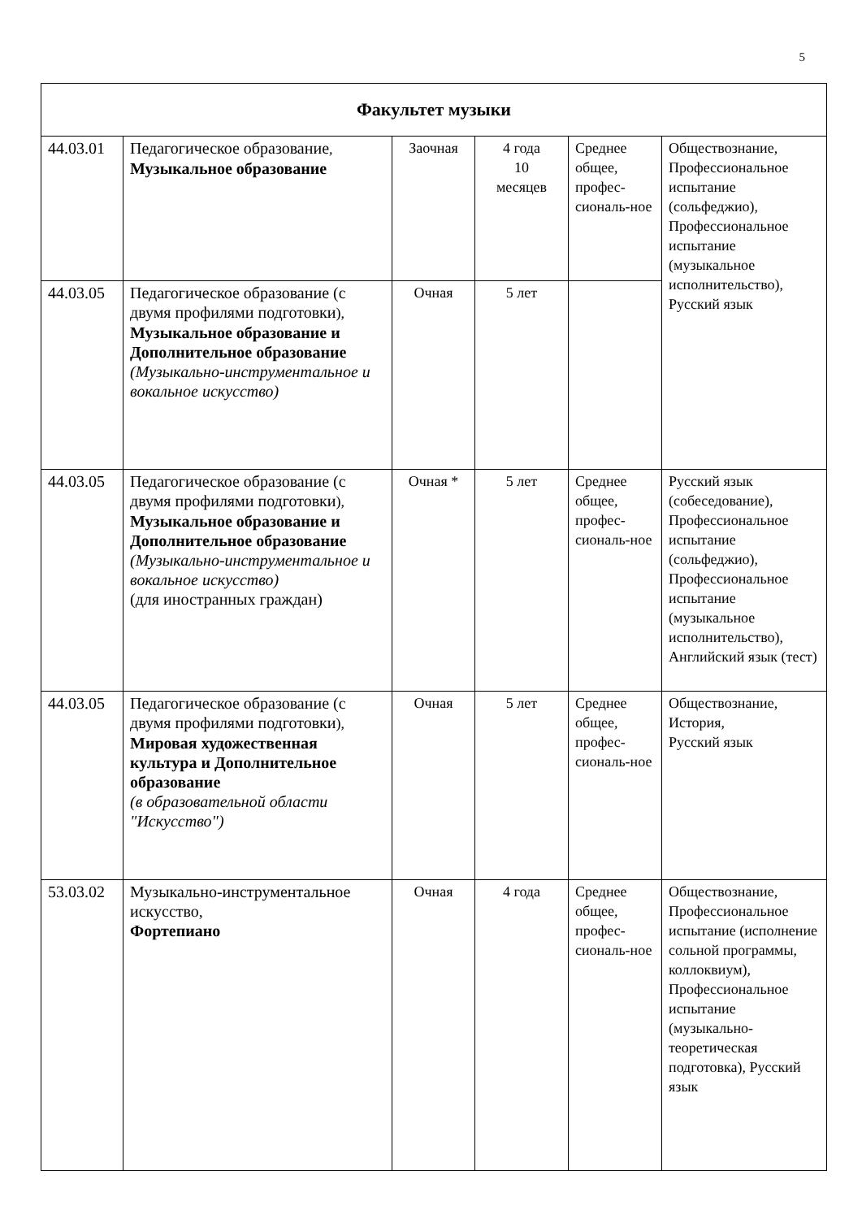5
| Факультет музыки | | | | | |
| --- | --- | --- | --- | --- | --- |
| 44.03.01 | Педагогическое образование , Музыкальное образование | Заочная | 4 года 10 месяцев | Среднее общее, профес-сиональ-ное | Обществознание, Профессиональное испытание (сольфеджио), Профессиональное испытание (музыкальное исполнительство), Русский язык |
| 44.03.05 | Педагогическое образование (с двумя профилями подготовки ), Музыкальное образование и Дополнительное образование (Музыкально-инструментальное и вокальное искусство) | Очная | 5 лет | | |
| 44.03.05 | Педагогическое образование (с двумя профилями подготовки ), Музыкальное образование и Дополнительное образование (Музыкально-инструментальное и вокальное искусство) (для иностранных граждан) | Очная * | 5 лет | Среднее общее, профес-сиональ-ное | Русский язык (собеседование), Профессиональное испытание (сольфеджио), Профессиональное испытание (музыкальное исполнительство), Английский язык (тест) |
| 44.03.05 | Педагогическое образование (с двумя профилями подготовки ), Мировая художественная культура и Дополнительное образование (в образовательной области "Искусство") | Очная | 5 лет | Среднее общее, профес-сиональ-ное | Обществознание, История, Русский язык |
| 53.03.02 | Музыкально-инструментальное искусство, Фортепиано | Очная | 4 года | Среднее общее, профес-сиональ-ное | Обществознание, Профессиональное испытание (исполнение сольной программы, коллоквиум), Профессиональное испытание (музыкально-теоретическая подготовка), Русский язык |